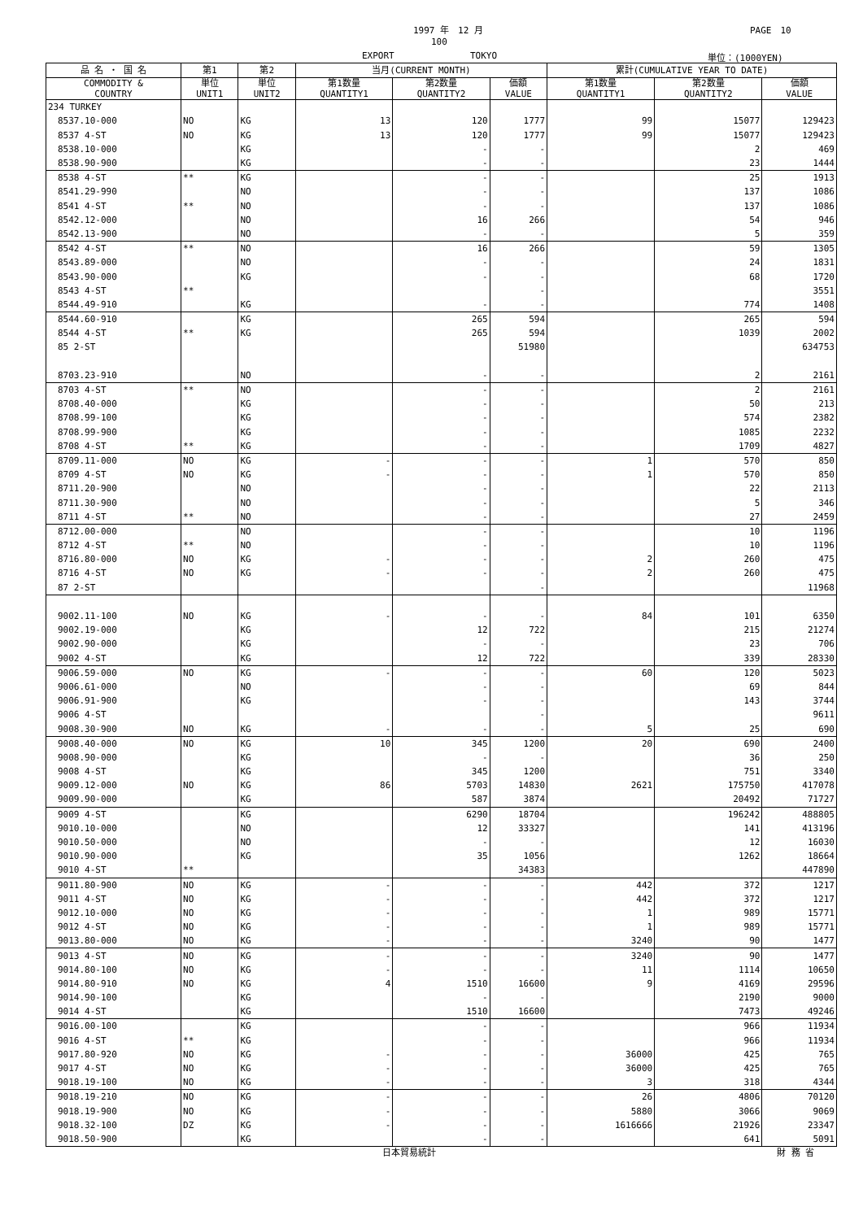1997 年　12 月 PAGE　10
100
EXPORT TOKYO 単位：(1000YEN)
| 品 名 ・ 国 名 | 第1 | 第2 | 当月(CURRENT MONTH) | | | 累計(CUMULATIVE YEAR TO DATE) | | |
| --- | --- | --- | --- | --- | --- | --- | --- | --- |
| COMMODITY & COUNTRY | 単位 UNIT1 | 単位 UNIT2 | 第1数量 QUANTITY1 | 第2数量 QUANTITY2 | 価額 VALUE | 第1数量 QUANTITY1 | 第2数量 QUANTITY2 | 価額 VALUE |
| 234 TURKEY | | | | | | | | |
| 8537.10-000 | NO | KG | 13 | 120 | 1777 | 99 | 15077 | 129423 |
| 8537 4-ST | NO | KG | 13 | 120 | 1777 | 99 | 15077 | 129423 |
| 8538.10-000 | | KG | | - | - | | 2 | 469 |
| 8538.90-900 | | KG | | - | - | | 23 | 1444 |
| 8538 4-ST | ** | KG | | - | - | | 25 | 1913 |
| 8541.29-990 | | NO | | - | - | | 137 | 1086 |
| 8541 4-ST | ** | NO | | - | - | | 137 | 1086 |
| 8542.12-000 | | NO | | 16 | 266 | | 54 | 946 |
| 8542.13-900 | | NO | | - | - | | 5 | 359 |
| 8542 4-ST | ** | NO | | 16 | 266 | | 59 | 1305 |
| 8543.89-000 | | NO | | - | - | | 24 | 1831 |
| 8543.90-000 | | KG | | - | - | | 68 | 1720 |
| 8543 4-ST | ** | | | | - | | | 3551 |
| 8544.49-910 | | KG | | - | - | | 774 | 1408 |
| 8544.60-910 | | KG | | 265 | 594 | | 265 | 594 |
| 8544 4-ST | ** | KG | | 265 | 594 | | 1039 | 2002 |
| 85 2-ST | | | | | 51980 | | | 634753 |
| 8703.23-910 | | NO | | - | - | | 2 | 2161 |
| 8703 4-ST | ** | NO | | - | - | | 2 | 2161 |
| 8708.40-000 | | KG | | - | - | | 50 | 213 |
| 8708.99-100 | | KG | | - | - | | 574 | 2382 |
| 8708.99-900 | | KG | | - | - | | 1085 | 2232 |
| 8708 4-ST | ** | KG | | - | - | | 1709 | 4827 |
| 8709.11-000 | NO | KG | - | - | - | 1 | 570 | 850 |
| 8709 4-ST | NO | KG | - | - | - | 1 | 570 | 850 |
| 8711.20-900 | | NO | | - | - | | 22 | 2113 |
| 8711.30-900 | | NO | | - | - | | 5 | 346 |
| 8711 4-ST | ** | NO | | - | - | | 27 | 2459 |
| 8712.00-000 | | NO | | - | - | | 10 | 1196 |
| 8712 4-ST | ** | NO | | - | - | | 10 | 1196 |
| 8716.80-000 | NO | KG | - | - | - | 2 | 260 | 475 |
| 8716 4-ST | NO | KG | - | - | - | 2 | 260 | 475 |
| 87 2-ST | | | | | - | | | 11968 |
| 9002.11-100 | NO | KG | - | - | - | 84 | 101 | 6350 |
| 9002.19-000 | | KG | | 12 | 722 | | 215 | 21274 |
| 9002.90-000 | | KG | | - | - | | 23 | 706 |
| 9002 4-ST | | KG | | 12 | 722 | | 339 | 28330 |
| 9006.59-000 | NO | KG | - | - | - | 60 | 120 | 5023 |
| 9006.61-000 | | NO | | - | - | | 69 | 844 |
| 9006.91-900 | | KG | | - | - | | 143 | 3744 |
| 9006 4-ST | | | | | - | | | 9611 |
| 9008.30-900 | NO | KG | - | - | - | 5 | 25 | 690 |
| 9008.40-000 | NO | KG | 10 | 345 | 1200 | 20 | 690 | 2400 |
| 9008.90-000 | | KG | | - | - | | 36 | 250 |
| 9008 4-ST | | KG | | 345 | 1200 | | 751 | 3340 |
| 9009.12-000 | NO | KG | 86 | 5703 | 14830 | 2621 | 175750 | 417078 |
| 9009.90-000 | | KG | | 587 | 3874 | | 20492 | 71727 |
| 9009 4-ST | | KG | | 6290 | 18704 | | 196242 | 488805 |
| 9010.10-000 | | NO | | 12 | 33327 | | 141 | 413196 |
| 9010.50-000 | | NO | | - | - | | 12 | 16030 |
| 9010.90-000 | | KG | | 35 | 1056 | | 1262 | 18664 |
| 9010 4-ST | ** | | | | 34383 | | | 447890 |
| 9011.80-900 | NO | KG | - | - | - | 442 | 372 | 1217 |
| 9011 4-ST | NO | KG | - | - | - | 442 | 372 | 1217 |
| 9012.10-000 | NO | KG | - | - | - | 1 | 989 | 15771 |
| 9012 4-ST | NO | KG | - | - | - | 1 | 989 | 15771 |
| 9013.80-000 | NO | KG | - | - | - | 3240 | 90 | 1477 |
| 9013 4-ST | NO | KG | - | - | - | 3240 | 90 | 1477 |
| 9014.80-100 | NO | KG | - | - | - | 11 | 1114 | 10650 |
| 9014.80-910 | NO | KG | 4 | 1510 | 16600 | 9 | 4169 | 29596 |
| 9014.90-100 | | KG | | - | - | | 2190 | 9000 |
| 9014 4-ST | | KG | | 1510 | 16600 | | 7473 | 49246 |
| 9016.00-100 | | KG | | - | - | | 966 | 11934 |
| 9016 4-ST | ** | KG | | - | - | | 966 | 11934 |
| 9017.80-920 | NO | KG | - | - | - | 36000 | 425 | 765 |
| 9017 4-ST | NO | KG | - | - | - | 36000 | 425 | 765 |
| 9018.19-100 | NO | KG | - | - | - | 3 | 318 | 4344 |
| 9018.19-210 | NO | KG | - | - | - | 26 | 4806 | 70120 |
| 9018.19-900 | NO | KG | - | - | - | 5880 | 3066 | 9069 |
| 9018.32-100 | DZ | KG | - | - | - | 1616666 | 21926 | 23347 |
| 9018.50-900 | | KG | | - | - | | 641 | 5091 |
日本貿易統計 財 務 省